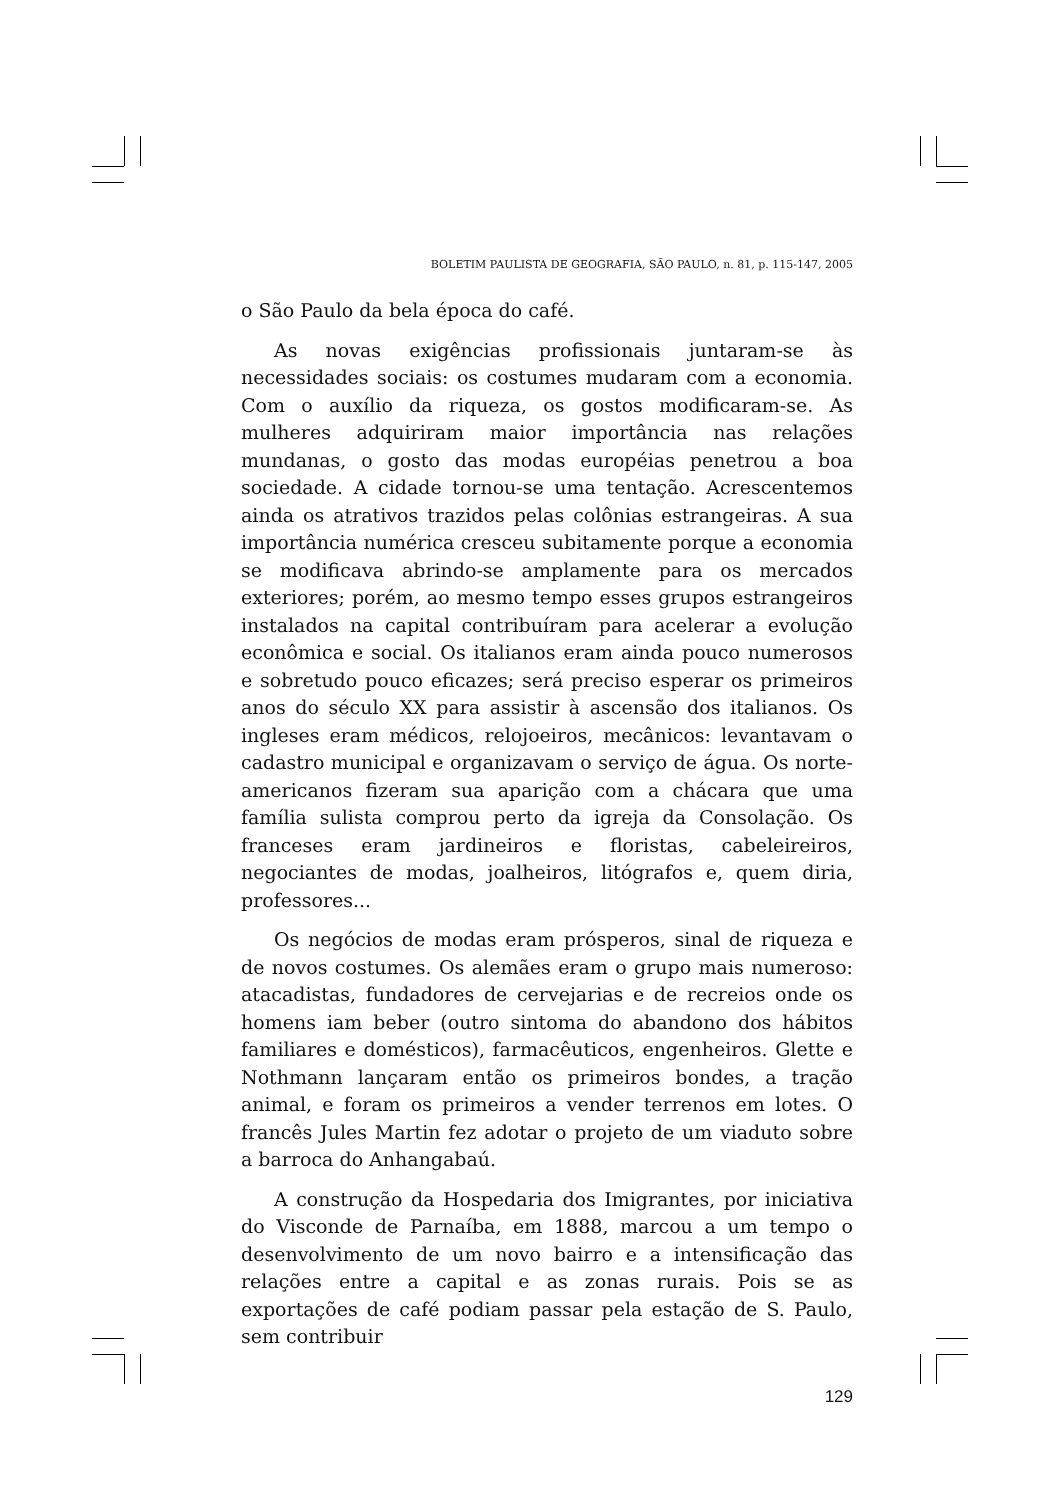BOLETIM PAULISTA DE GEOGRAFIA, SÃO PAULO, n. 81, p. 115-147, 2005
o São Paulo da bela época do café.
As novas exigências profissionais juntaram-se às necessidades sociais: os costumes mudaram com a economia. Com o auxílio da riqueza, os gostos modificaram-se. As mulheres adquiriram maior importância nas relações mundanas, o gosto das modas européias penetrou a boa sociedade. A cidade tornou-se uma tentação. Acrescentemos ainda os atrativos trazidos pelas colônias estrangeiras. A sua importância numérica cresceu subitamente porque a economia se modificava abrindo-se amplamente para os mercados exteriores; porém, ao mesmo tempo esses grupos estrangeiros instalados na capital contribuíram para acelerar a evolução econômica e social. Os italianos eram ainda pouco numerosos e sobretudo pouco eficazes; será preciso esperar os primeiros anos do século XX para assistir à ascensão dos italianos. Os ingleses eram médicos, relojoeiros, mecânicos: levantavam o cadastro municipal e organizavam o serviço de água. Os norte-americanos fizeram sua aparição com a chácara que uma família sulista comprou perto da igreja da Consolação. Os franceses eram jardineiros e floristas, cabeleireiros, negociantes de modas, joalheiros, litógrafos e, quem diria, professores...
Os negócios de modas eram prósperos, sinal de riqueza e de novos costumes. Os alemães eram o grupo mais numeroso: atacadistas, fundadores de cervejarias e de recreios onde os homens iam beber (outro sintoma do abandono dos hábitos familiares e domésticos), farmacêuticos, engenheiros. Glette e Nothmann lançaram então os primeiros bondes, a tração animal, e foram os primeiros a vender terrenos em lotes. O francês Jules Martin fez adotar o projeto de um viaduto sobre a barroca do Anhangabaú.
A construção da Hospedaria dos Imigrantes, por iniciativa do Visconde de Parnaíba, em 1888, marcou a um tempo o desenvolvimento de um novo bairro e a intensificação das relações entre a capital e as zonas rurais. Pois se as exportações de café podiam passar pela estação de S. Paulo, sem contribuir
129